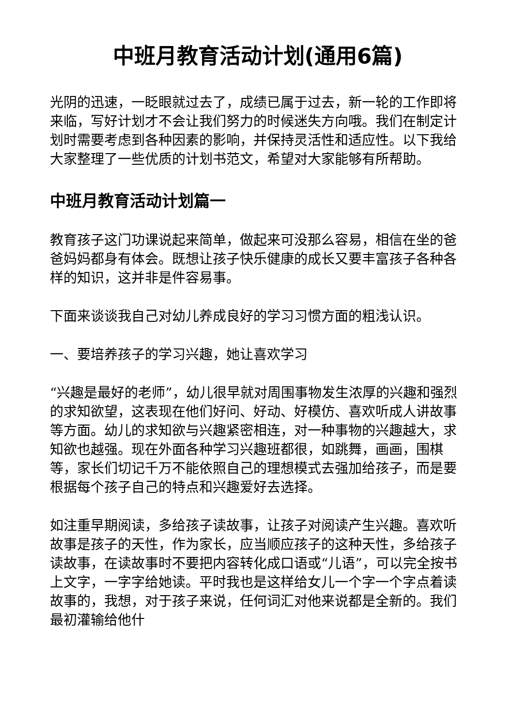中班月教育活动计划(通用6篇)
光阴的迅速，一眨眼就过去了，成绩已属于过去，新一轮的工作即将来临，写好计划才不会让我们努力的时候迷失方向哦。我们在制定计划时需要考虑到各种因素的影响，并保持灵活性和适应性。以下我给大家整理了一些优质的计划书范文，希望对大家能够有所帮助。
中班月教育活动计划篇一
教育孩子这门功课说起来简单，做起来可没那么容易，相信在坐的爸爸妈妈都身有体会。既想让孩子快乐健康的成长又要丰富孩子各种各样的知识，这并非是件容易事。
下面来谈谈我自己对幼儿养成良好的学习习惯方面的粗浅认识。
一、要培养孩子的学习兴趣，她让喜欢学习
“兴趣是最好的老师”，幼儿很早就对周围事物发生浓厚的兴趣和强烈的求知欲望，这表现在他们好问、好动、好模仿、喜欢听成人讲故事等方面。幼儿的求知欲与兴趣紧密相连，对一种事物的兴趣越大，求知欲也越强。现在外面各种学习兴趣班都很，如跳舞，画画，围棋等，家长们切记千万不能依照自己的理想模式去强加给孩子，而是要根据每个孩子自己的特点和兴趣爱好去选择。
如注重早期阅读，多给孩子读故事，让孩子对阅读产生兴趣。喜欢听故事是孩子的天性，作为家长，应当顺应孩子的这种天性，多给孩子读故事，在读故事时不要把内容转化成口语或“儿语”，可以完全按书上文字，一字字给她读。平时我也是这样给女儿一个字一个字点着读故事的，我想，对于孩子来说，任何词汇对他来说都是全新的。我们最初灌输给他什